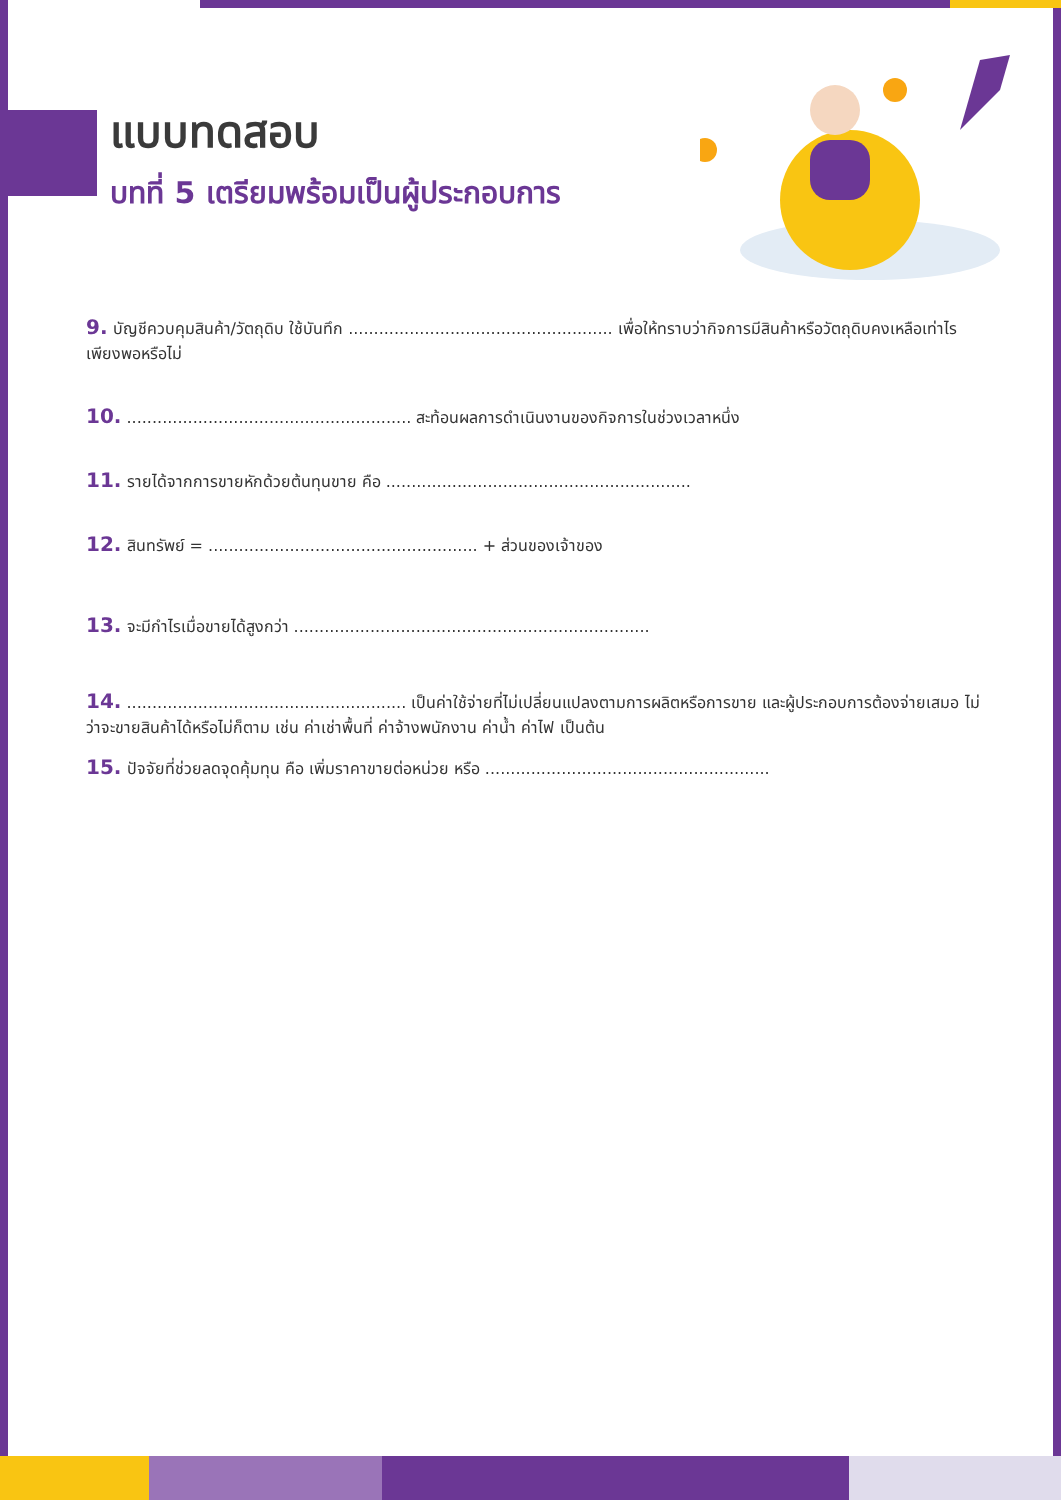แบบทดสอบ
บทที่ 5 เตรียมพร้อมเป็นผู้ประกอบการ
9. บัญชีควบคุมสินค้า/วัตถุดิบ ใช้บันทึก .................................................... เพื่อให้ทราบว่ากิจการมีสินค้าหรือวัตถุดิบคงเหลือเท่าไร เพียงพอหรือไม่
10. ........................................................ สะท้อนผลการดำเนินงานของกิจการในช่วงเวลาหนึ่ง
11. รายได้จากการขายหักด้วยต้นทุนขาย คือ ............................................................
12. สินทรัพย์ = ..................................................... + ส่วนของเจ้าของ
13. จะมีกำไรเมื่อขายได้สูงกว่า ......................................................................
14. ....................................................... เป็นค่าใช้จ่ายที่ไม่เปลี่ยนแปลงตามการผลิตหรือการขาย และผู้ประกอบการต้องจ่ายเสมอ ไม่ว่าจะขายสินค้าได้หรือไม่ก็ตาม เช่น ค่าเช่าพื้นที่ ค่าจ้างพนักงาน ค่าน้ำ ค่าไฟ เป็นต้น
15. ปัจจัยที่ช่วยลดจุดคุ้มทุน คือ เพิ่มราคาขายต่อหน่วย หรือ ........................................................